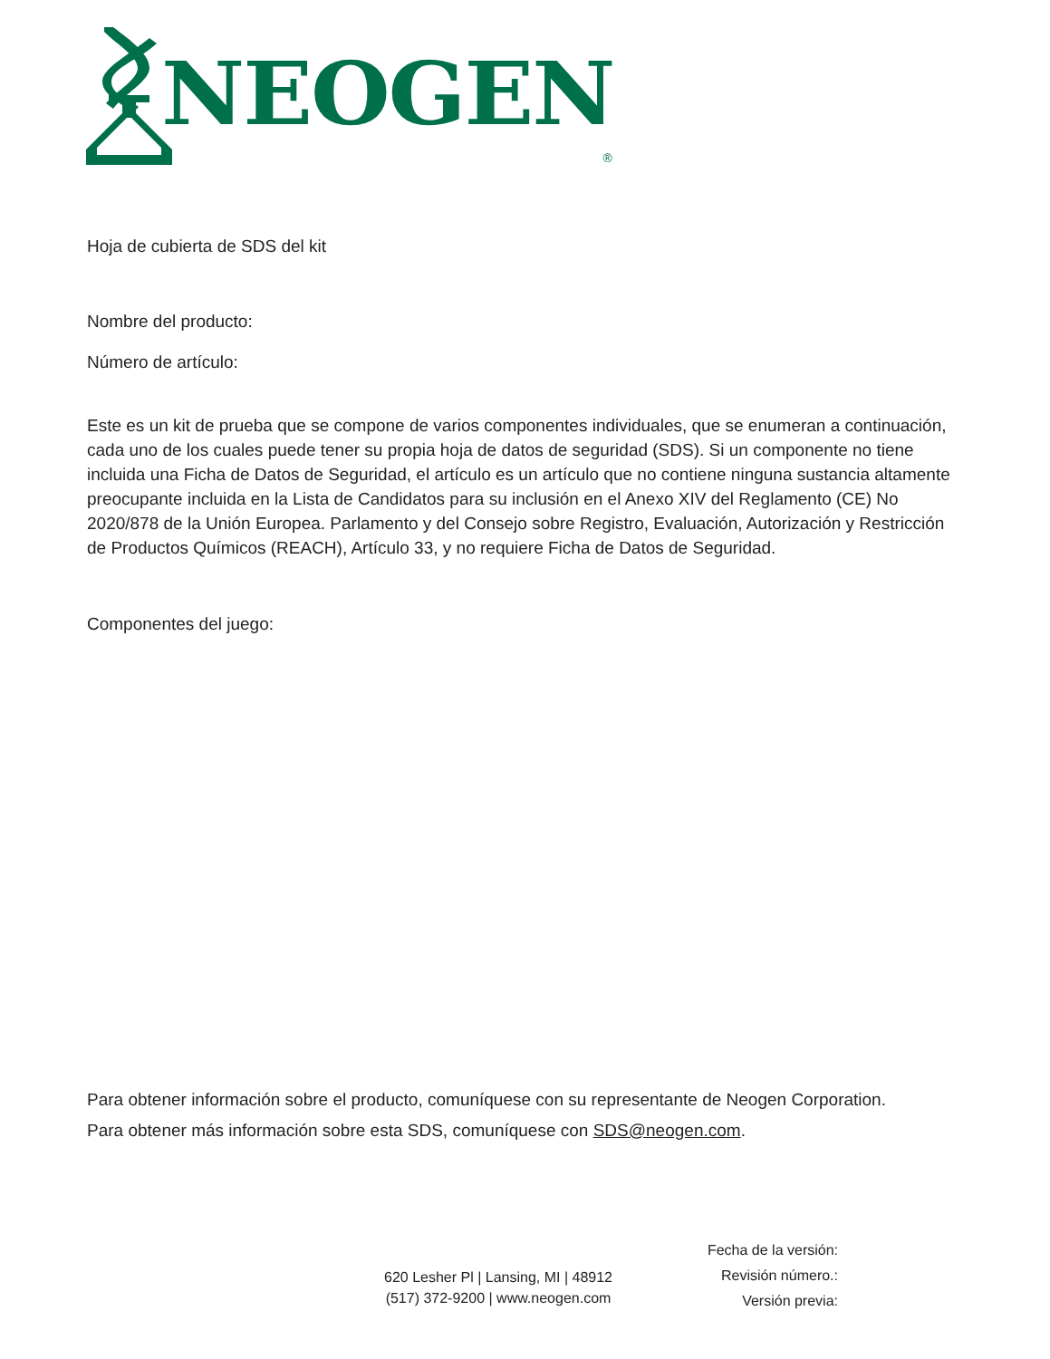NEOGEN<sup>®</sup>
Hoja de cubierta de SDS del kit
Nombre del producto:
Número de artículo:
Este es un kit de prueba que se compone de varios componentes individuales, que se enumeran a continuación, cada uno de los cuales puede tener su propia hoja de datos de seguridad (SDS). Si un componente no tiene incluida una Ficha de Datos de Seguridad, el artículo es un artículo que no contiene ninguna sustancia altamente preocupante incluida en la Lista de Candidatos para su inclusión en el Anexo XIV del Reglamento (CE) No 2020/878 de la Unión Europea. Parlamento y del Consejo sobre Registro, Evaluación, Autorización y Restricción de Productos Químicos (REACH), Artículo 33, y no requiere Ficha de Datos de Seguridad.
Componentes del juego:
Para obtener información sobre el producto, comuníquese con su representante de Neogen Corporation.
Para obtener más información sobre esta SDS, comuníquese con SDS@neogen.com.
620 Lesher Pl | Lansing, MI | 48912
(517) 372-9200 | www.neogen.com
Fecha de la versión:
Revisión número.:
Versión previa: